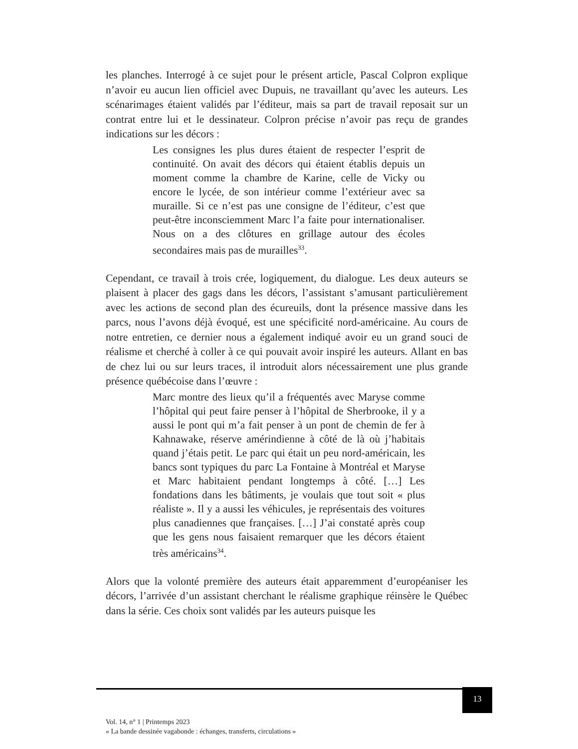les planches. Interrogé à ce sujet pour le présent article, Pascal Colpron explique n’avoir eu aucun lien officiel avec Dupuis, ne travaillant qu’avec les auteurs. Les scénarimages étaient validés par l’éditeur, mais sa part de travail reposait sur un contrat entre lui et le dessinateur. Colpron précise n’avoir pas reçu de grandes indications sur les décors :
Les consignes les plus dures étaient de respecter l’esprit de continuité. On avait des décors qui étaient établis depuis un moment comme la chambre de Karine, celle de Vicky ou encore le lycée, de son intérieur comme l’extérieur avec sa muraille. Si ce n’est pas une consigne de l’éditeur, c’est que peut-être inconsciemment Marc l’a faite pour internationaliser. Nous on a des clôtures en grillage autour des écoles secondaires mais pas de murailles<sup>33</sup>.
Cependant, ce travail à trois crée, logiquement, du dialogue. Les deux auteurs se plaisent à placer des gags dans les décors, l’assistant s’amusant particulièrement avec les actions de second plan des écureuils, dont la présence massive dans les parcs, nous l’avons déjà évoqué, est une spécificité nord-américaine. Au cours de notre entretien, ce dernier nous a également indiqué avoir eu un grand souci de réalisme et cherché à coller à ce qui pouvait avoir inspiré les auteurs. Allant en bas de chez lui ou sur leurs traces, il introduit alors nécessairement une plus grande présence québécoise dans l’œuvre :
Marc montre des lieux qu’il a fréquentés avec Maryse comme l’hôpital qui peut faire penser à l’hôpital de Sherbrooke, il y a aussi le pont qui m’a fait penser à un pont de chemin de fer à Kahnawake, réserve amérindienne à côté de là où j’habitais quand j’étais petit. Le parc qui était un peu nord-américain, les bancs sont typiques du parc La Fontaine à Montréal et Maryse et Marc habitaient pendant longtemps à côté. […] Les fondations dans les bâtiments, je voulais que tout soit « plus réaliste ». Il y a aussi les véhicules, je représentais des voitures plus canadiennes que françaises. […] J’ai constaté après coup que les gens nous faisaient remarquer que les décors étaient très américains<sup>34</sup>.
Alors que la volonté première des auteurs était apparemment d’européaniser les décors, l’arrivée d’un assistant cherchant le réalisme graphique réinsère le Québec dans la série. Ces choix sont validés par les auteurs puisque les
13
Vol. 14, n° 1 | Printemps 2023
« La bande dessinée vagabonde : échanges, transferts, circulations »